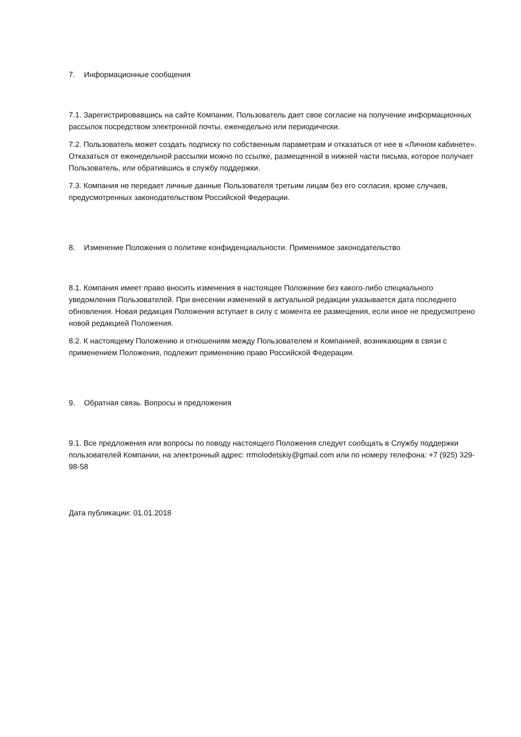7. Информационные сообщения
7.1. Зарегистрировавшись на сайте Компании, Пользователь дает свое согласие на получение информационных рассылок посредством электронной почты, еженедельно или периодически.
7.2. Пользователь может создать подписку по собственным параметрам и отказаться от нее в «Личном кабинете». Отказаться от еженедельной рассылки можно по ссылке, размещенной в нижней части письма, которое получает Пользователь, или обратившись в службу поддержки.
7.3. Компания не передает личные данные Пользователя третьим лицам без его согласия, кроме случаев, предусмотренных законодательством Российской Федерации.
8. Изменение Положения о политике конфиденциальности. Применимое законодательство
8.1. Компания имеет право вносить изменения в настоящее Положение без какого-либо специального уведомления Пользователей. При внесении изменений в актуальной редакции указывается дата последнего обновления. Новая редакция Положения вступает в силу с момента ее размещения, если иное не предусмотрено новой редакцией Положения.
8.2. К настоящему Положению и отношениям между Пользователем и Компанией, возникающим в связи с применением Положения, подлежит применению право Российской Федерации.
9. Обратная связь. Вопросы и предложения
9.1. Все предложения или вопросы по поводу настоящего Положения следует сообщать в Службу поддержки пользователей Компании, на электронный адрес: rrmolodetskiy@gmail.com или по номеру телефона: +7 (925) 329-98-58
Дата публикации: 01.01.2018